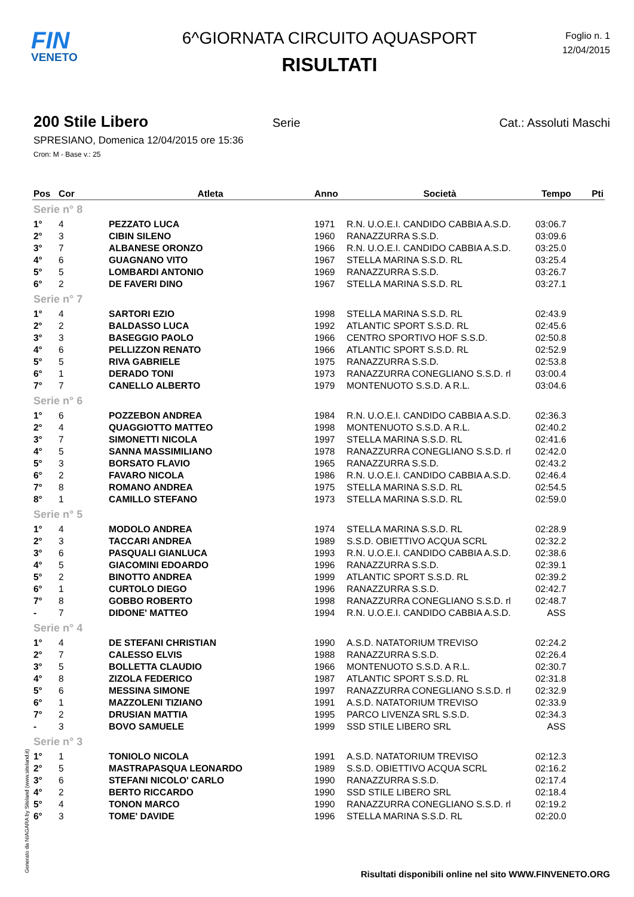FIN
VENETO
6^GIORNATA CIRCUITO AQUASPORT
RISULTATI
Foglio n. 1
12/04/2015
200 Stile Libero
Serie Cat.: Assoluti Maschi
SPRESIANO, Domenica 12/04/2015 ore 15:36
Cron: M - Base v.: 25
| Pos | Cor | Atleta | Anno | Società | Tempo | Pti |
| --- | --- | --- | --- | --- | --- | --- |
| Serie n° 8 | | | | | | |
| 1° | 4 | PEZZATO LUCA | 1971 | R.N. U.O.E.I. CANDIDO CABBIA A.S.D. | 03:06.7 | |
| 2° | 3 | CIBIN SILENO | 1960 | RANAZZURRA S.S.D. | 03:09.6 | |
| 3° | 7 | ALBANESE ORONZO | 1966 | R.N. U.O.E.I. CANDIDO CABBIA A.S.D. | 03:25.0 | |
| 4° | 6 | GUAGNANO VITO | 1967 | STELLA MARINA S.S.D. RL | 03:25.4 | |
| 5° | 5 | LOMBARDI ANTONIO | 1969 | RANAZZURRA S.S.D. | 03:26.7 | |
| 6° | 2 | DE FAVERI DINO | 1967 | STELLA MARINA S.S.D. RL | 03:27.1 | |
| Serie n° 7 | | | | | | |
| 1° | 4 | SARTORI EZIO | 1998 | STELLA MARINA S.S.D. RL | 02:43.9 | |
| 2° | 2 | BALDASSO LUCA | 1992 | ATLANTIC SPORT S.S.D. RL | 02:45.6 | |
| 3° | 3 | BASEGGIO PAOLO | 1966 | CENTRO SPORTIVO HOF S.S.D. | 02:50.8 | |
| 4° | 6 | PELLIZZON RENATO | 1966 | ATLANTIC SPORT S.S.D. RL | 02:52.9 | |
| 5° | 5 | RIVA GABRIELE | 1975 | RANAZZURRA S.S.D. | 02:53.8 | |
| 6° | 1 | DERADO TONI | 1973 | RANAZZURRA CONEGLIANO S.S.D. rl | 03:00.4 | |
| 7° | 7 | CANELLO ALBERTO | 1979 | MONTENUOTO S.S.D. A R.L. | 03:04.6 | |
| Serie n° 6 | | | | | | |
| 1° | 6 | POZZEBON ANDREA | 1984 | R.N. U.O.E.I. CANDIDO CABBIA A.S.D. | 02:36.3 | |
| 2° | 4 | QUAGGIOTTO MATTEO | 1998 | MONTENUOTO S.S.D. A R.L. | 02:40.2 | |
| 3° | 7 | SIMONETTI NICOLA | 1997 | STELLA MARINA S.S.D. RL | 02:41.6 | |
| 4° | 5 | SANNA MASSIMILIANO | 1978 | RANAZZURRA CONEGLIANO S.S.D. rl | 02:42.0 | |
| 5° | 3 | BORSATO FLAVIO | 1965 | RANAZZURRA S.S.D. | 02:43.2 | |
| 6° | 2 | FAVARO NICOLA | 1986 | R.N. U.O.E.I. CANDIDO CABBIA A.S.D. | 02:46.4 | |
| 7° | 8 | ROMANO ANDREA | 1975 | STELLA MARINA S.S.D. RL | 02:54.5 | |
| 8° | 1 | CAMILLO STEFANO | 1973 | STELLA MARINA S.S.D. RL | 02:59.0 | |
| Serie n° 5 | | | | | | |
| 1° | 4 | MODOLO ANDREA | 1974 | STELLA MARINA S.S.D. RL | 02:28.9 | |
| 2° | 3 | TACCARI ANDREA | 1989 | S.S.D. OBIETTIVO ACQUA SCRL | 02:32.2 | |
| 3° | 6 | PASQUALI GIANLUCA | 1993 | R.N. U.O.E.I. CANDIDO CABBIA A.S.D. | 02:38.6 | |
| 4° | 5 | GIACOMINI EDOARDO | 1996 | RANAZZURRA S.S.D. | 02:39.1 | |
| 5° | 2 | BINOTTO ANDREA | 1999 | ATLANTIC SPORT S.S.D. RL | 02:39.2 | |
| 6° | 1 | CURTOLO DIEGO | 1996 | RANAZZURRA S.S.D. | 02:42.7 | |
| 7° | 8 | GOBBO ROBERTO | 1998 | RANAZZURRA CONEGLIANO S.S.D. rl | 02:48.7 | |
| - | 7 | DIDONE' MATTEO | 1994 | R.N. U.O.E.I. CANDIDO CABBIA A.S.D. | ASS | |
| Serie n° 4 | | | | | | |
| 1° | 4 | DE STEFANI CHRISTIAN | 1990 | A.S.D. NATATORIUM TREVISO | 02:24.2 | |
| 2° | 7 | CALESSO ELVIS | 1988 | RANAZZURRA S.S.D. | 02:26.4 | |
| 3° | 5 | BOLLETTA CLAUDIO | 1966 | MONTENUOTO S.S.D. A R.L. | 02:30.7 | |
| 4° | 8 | ZIZOLA FEDERICO | 1987 | ATLANTIC SPORT S.S.D. RL | 02:31.8 | |
| 5° | 6 | MESSINA SIMONE | 1997 | RANAZZURRA CONEGLIANO S.S.D. rl | 02:32.9 | |
| 6° | 1 | MAZZOLENI TIZIANO | 1991 | A.S.D. NATATORIUM TREVISO | 02:33.9 | |
| 7° | 2 | DRUSIAN MATTIA | 1995 | PARCO LIVENZA SRL S.S.D. | 02:34.3 | |
| - | 3 | BOVO SAMUELE | 1999 | SSD STILE LIBERO SRL | ASS | |
| Serie n° 3 | | | | | | |
| 1° | 1 | TONIOLO NICOLA | 1991 | A.S.D. NATATORIUM TREVISO | 02:12.3 | |
| 2° | 5 | MASTRAPASQUA LEONARDO | 1989 | S.S.D. OBIETTIVO ACQUA SCRL | 02:16.2 | |
| 3° | 6 | STEFANI NICOLO' CARLO | 1990 | RANAZZURRA S.S.D. | 02:17.4 | |
| 4° | 2 | BERTO RICCARDO | 1990 | SSD STILE LIBERO SRL | 02:18.4 | |
| 5° | 4 | TONON MARCO | 1990 | RANAZZURRA CONEGLIANO S.S.D. rl | 02:19.2 | |
| 6° | 3 | TOME' DAVIDE | 1996 | STELLA MARINA S.S.D. RL | 02:20.0 | |
Generato da NIAGARA by Siteland (www.siteland.it)
Risultati disponibili online nel sito WWW.FINVENETO.ORG